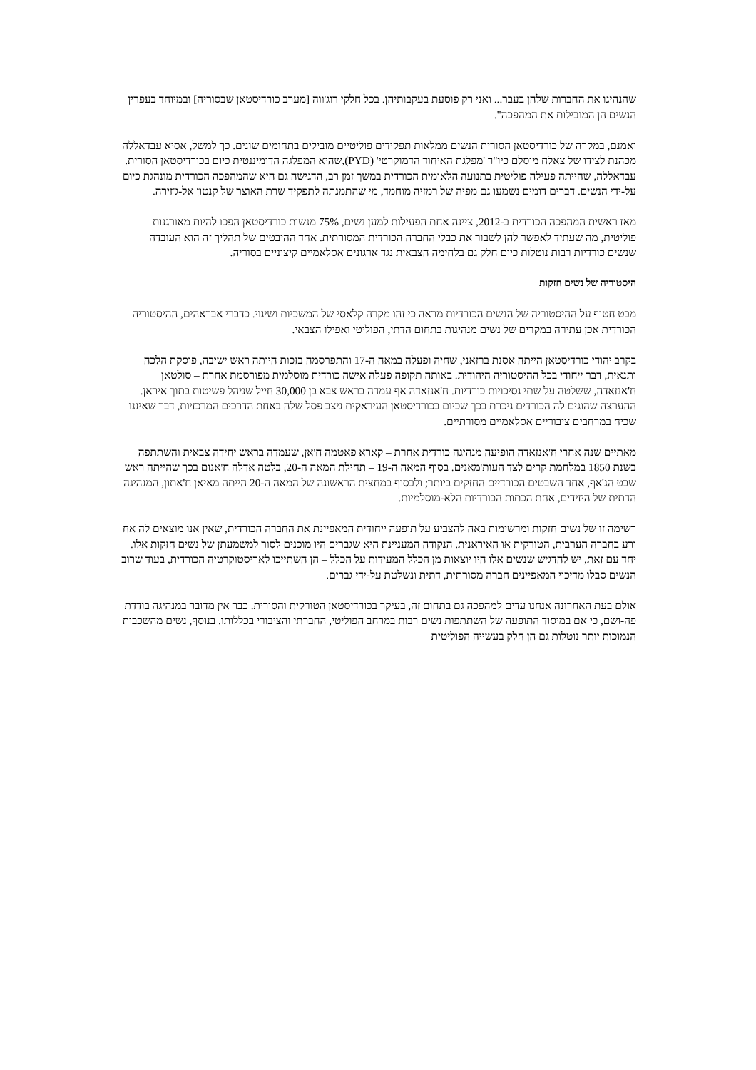שהנהיגו את החברות שלהן בעבר... ואני רק פוסעת בעקבותיהן. בכל חלקי רוג'ווה [מערב כורדיסטאן שבסוריה] ובמיוחד בעפרין הנשים הן המובילות את המהפכה".
ואמנם, במקרה של כורדיסטאן הסורית הנשים ממלאות תפקידים פוליטיים מובילים בתחומים שונים. כך למשל, אסיא עבדאללה מכהנת לצידו של צאלח מוסלם כיו"ר 'מפלגת האיחוד הדמוקרטי' (PYD),שהיא המפלגה הדומיננטית כיום בכורדיסטאן הסורית. עבדאללה, שהייתה פעילה פוליטית בתנועה הלאומית הכורדית במשך זמן רב, הדגישה גם היא שהמהפכה הכורדית מונהגת כיום על-ידי הנשים. דברים דומים נשמעו גם מפיה של רמזיה מוחמד, מי שהתמנתה לתפקיד שרת האוצר של קנטון אל-ג'זירה.
מאז ראשית המהפכה הכורדית ב-2012, ציינה אחת הפעילות למען נשים, 75% מנשות כורדיסטאן הפכו להיות מאורגנות פוליטית, מה שעתיד לאפשר להן לשבור את כבלי החברה הכורדית המסורתית. אחד ההיבטים של תהליך זה הוא העובדה שנשים כורדיות רבות נוטלות כיום חלק גם בלחימה הצבאית נגד ארגונים אסלאמיים קיצוניים בסוריה.
היסטוריה של נשים חזקות
מבט חטוף על ההיסטוריה של הנשים הכורדיות מראה כי זהו מקרה קלאסי של המשכיות ושינוי. כדברי אבראהים, ההיסטוריה הכורדית אכן עתירה במקרים של נשים מנהיגות בתחום הדתי, הפוליטי ואפילו הצבאי.
בקרב יהודי כורדיסטאן הייתה אסנת ברזאני, שחיה ופעלה במאה ה-17 והתפרסמה בזכות היותה ראש ישיבה, פוסקת הלכה ותנאית, דבר ייחודי בכל ההיסטוריה היהודית. באותה תקופה פעלה אישה כורדית מוסלמית מפורסמת אחרת – סולטאן ח'אנזאדה, ששלטה על שתי נסיכויות כורדיות. ח'אנזאדה אף עמדה בראש צבא בן 30,000 חייל שניהל פשיטות בתוך איראן. ההערצה שהוגים לה הכורדים ניכרת בכך שכיום בכורדיסטאן העיראקית ניצב פסל שלה באחת הדרכים המרכזיות, דבר שאיננו שכיח במרחבים ציבוריים אסלאמיים מסורתיים.
מאתיים שנה אחרי ח'אנזאדה הופיעה מנהיגה כורדית אחרת – קארא פאטמה ח'אן, שעמדה בראש יחידה צבאית והשתתפה בשנת 1850 במלחמת קרים לצד העות'מאנים. בסוף המאה ה-19 – תחילת המאה ה-20, בלטה אדלה ח'אנום בכך שהייתה ראש שבט הג'אף, אחד השבטים הכורדיים החזקים ביותר; ולבסוף במחצית הראשונה של המאה ה-20 הייתה מאיאן ח'אתון, המנהיגה הדתית של היזידים, אחת הכתות הכורדיות הלא-מוסלמיות.
רשימה זו של נשים חזקות ומרשימות באה להצביע על תופעה ייחודית המאפיינת את החברה הכורדית, שאין אנו מוצאים לה אח ורע בחברה הערבית, הטורקית או האיראנית. הנקודה המעניינת היא שגברים היו מוכנים לסור למשמעתן של נשים חזקות אלו. יחד עם זאת, יש להדגיש שנשים אלו היו יוצאות מן הכלל המעידות על הכלל – הן השתייכו לאריסטוקרטיה הכורדית, בעוד שרוב הנשים סבלו מדיכוי המאפיינים חברה מסורתית, דתית ונשלטת על-ידי גברים.
אולם בעת האחרונה אנחנו עדים למהפכה גם בתחום זה, בעיקר בכורדיסטאן הטורקית והסורית. כבר אין מדובר במנהיגה בודדת פה-ושם, כי אם במיסוד התופעה של השתתפות נשים רבות במרחב הפוליטי, החברתי והציבורי בכללותו. בנוסף, נשים מהשכבות הנמוכות יותר נוטלות גם הן חלק בעשייה הפוליטית